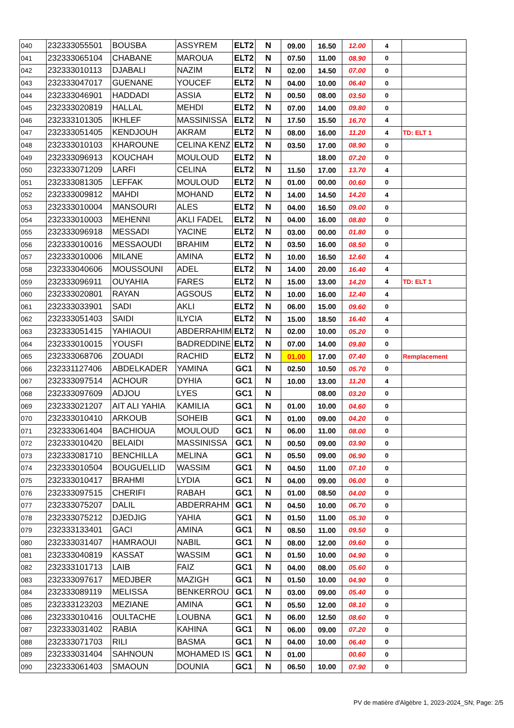| 040 | 232333055501 | BOUSBA | ASSYREM | ELT2 | N | 09.00 | 16.50 | 12.00 | 4 | |
| 041 | 232333065104 | CHABANE | MAROUA | ELT2 | N | 07.50 | 11.00 | 08.90 | 0 | |
| 042 | 232333010113 | DJABALI | NAZIM | ELT2 | N | 02.00 | 14.50 | 07.00 | 0 | |
| 043 | 232333047017 | GUENANE | YOUCEF | ELT2 | N | 04.00 | 10.00 | 06.40 | 0 | |
| 044 | 232333046901 | HADDADI | ASSIA | ELT2 | N | 00.50 | 08.00 | 03.50 | 0 | |
| 045 | 232333020819 | HALLAL | MEHDI | ELT2 | N | 07.00 | 14.00 | 09.80 | 0 | |
| 046 | 232333101305 | IKHLEF | MASSINISSA | ELT2 | N | 17.50 | 15.50 | 16.70 | 4 | |
| 047 | 232333051405 | KENDJOUH | AKRAM | ELT2 | N | 08.00 | 16.00 | 11.20 | 4 | TD: ELT 1 |
| 048 | 232333010103 | KHAROUNE | CELINA KENZ | ELT2 | N | 03.50 | 17.00 | 08.90 | 0 | |
| 049 | 232333096913 | KOUCHAH | MOULOUD | ELT2 | N | | 18.00 | 07.20 | 0 | |
| 050 | 232333071209 | LARFI | CELINA | ELT2 | N | 11.50 | 17.00 | 13.70 | 4 | |
| 051 | 232333081305 | LEFFAK | MOULOUD | ELT2 | N | 01.00 | 00.00 | 00.60 | 0 | |
| 052 | 232333009812 | MAHDI | MOHAND | ELT2 | N | 14.00 | 14.50 | 14.20 | 4 | |
| 053 | 232333010004 | MANSOURI | ALES | ELT2 | N | 04.00 | 16.50 | 09.00 | 0 | |
| 054 | 232333010003 | MEHENNI | AKLI FADEL | ELT2 | N | 04.00 | 16.00 | 08.80 | 0 | |
| 055 | 232333096918 | MESSADI | YACINE | ELT2 | N | 03.00 | 00.00 | 01.80 | 0 | |
| 056 | 232333010016 | MESSAOUDI | BRAHIM | ELT2 | N | 03.50 | 16.00 | 08.50 | 0 | |
| 057 | 232333010006 | MILANE | AMINA | ELT2 | N | 10.00 | 16.50 | 12.60 | 4 | |
| 058 | 232333040606 | MOUSSOUNI | ADEL | ELT2 | N | 14.00 | 20.00 | 16.40 | 4 | |
| 059 | 232333096911 | OUYAHIA | FARES | ELT2 | N | 15.00 | 13.00 | 14.20 | 4 | TD: ELT 1 |
| 060 | 232333020801 | RAYAN | AGSOUS | ELT2 | N | 10.00 | 16.00 | 12.40 | 4 | |
| 061 | 232333033901 | SADI | AKLI | ELT2 | N | 06.00 | 15.00 | 09.60 | 0 | |
| 062 | 232333051403 | SAIDI | ILYCIA | ELT2 | N | 15.00 | 18.50 | 16.40 | 4 | |
| 063 | 232333051415 | YAHIAOUI | ABDERRAHIM | ELT2 | N | 02.00 | 10.00 | 05.20 | 0 | |
| 064 | 232333010015 | YOUSFI | BADREDDINE | ELT2 | N | 07.00 | 14.00 | 09.80 | 0 | |
| 065 | 232333068706 | ZOUADI | RACHID | ELT2 | N | 01.00 | 17.00 | 07.40 | 0 | Remplacement |
| 066 | 232331127406 | ABDELKADER | YAMINA | GC1 | N | 02.50 | 10.50 | 05.70 | 0 | |
| 067 | 232333097514 | ACHOUR | DYHIA | GC1 | N | 10.00 | 13.00 | 11.20 | 4 | |
| 068 | 232333097609 | ADJOU | LYES | GC1 | N | | 08.00 | 03.20 | 0 | |
| 069 | 232333021207 | AIT ALI YAHIA | KAMILIA | GC1 | N | 01.00 | 10.00 | 04.60 | 0 | |
| 070 | 232333010410 | ARKOUB | SOHEIB | GC1 | N | 01.00 | 09.00 | 04.20 | 0 | |
| 071 | 232333061404 | BACHIOUA | MOULOUD | GC1 | N | 06.00 | 11.00 | 08.00 | 0 | |
| 072 | 232333010420 | BELAIDI | MASSINISSA | GC1 | N | 00.50 | 09.00 | 03.90 | 0 | |
| 073 | 232333081710 | BENCHILLA | MELINA | GC1 | N | 05.50 | 09.00 | 06.90 | 0 | |
| 074 | 232333010504 | BOUGUELLID | WASSIM | GC1 | N | 04.50 | 11.00 | 07.10 | 0 | |
| 075 | 232333010417 | BRAHMI | LYDIA | GC1 | N | 04.00 | 09.00 | 06.00 | 0 | |
| 076 | 232333097515 | CHERIFI | RABAH | GC1 | N | 01.00 | 08.50 | 04.00 | 0 | |
| 077 | 232333075207 | DALIL | ABDERRAHM | GC1 | N | 04.50 | 10.00 | 06.70 | 0 | |
| 078 | 232333075212 | DJEDJIG | YAHIA | GC1 | N | 01.50 | 11.00 | 05.30 | 0 | |
| 079 | 232333133401 | GACI | AMINA | GC1 | N | 08.50 | 11.00 | 09.50 | 0 | |
| 080 | 232333031407 | HAMRAOUI | NABIL | GC1 | N | 08.00 | 12.00 | 09.60 | 0 | |
| 081 | 232333040819 | KASSAT | WASSIM | GC1 | N | 01.50 | 10.00 | 04.90 | 0 | |
| 082 | 232333101713 | LAIB | FAIZ | GC1 | N | 04.00 | 08.00 | 05.60 | 0 | |
| 083 | 232333097617 | MEDJBER | MAZIGH | GC1 | N | 01.50 | 10.00 | 04.90 | 0 | |
| 084 | 232333089119 | MELISSA | BENKERROU | GC1 | N | 03.00 | 09.00 | 05.40 | 0 | |
| 085 | 232333123203 | MEZIANE | AMINA | GC1 | N | 05.50 | 12.00 | 08.10 | 0 | |
| 086 | 232333010416 | OULTACHE | LOUBNA | GC1 | N | 06.00 | 12.50 | 08.60 | 0 | |
| 087 | 232333031402 | RABIA | KAHINA | GC1 | N | 06.00 | 09.00 | 07.20 | 0 | |
| 088 | 232333071703 | RILI | BASMA | GC1 | N | 04.00 | 10.00 | 06.40 | 0 | |
| 089 | 232333031404 | SAHNOUN | MOHAMED IS | GC1 | N | 01.00 | | 00.60 | 0 | |
| 090 | 232333061403 | SMAOUN | DOUNIA | GC1 | N | 06.50 | 10.00 | 07.90 | 0 | |
PV de matière d'Algèbre 1, 2023-2024_SN; Page: 2/5